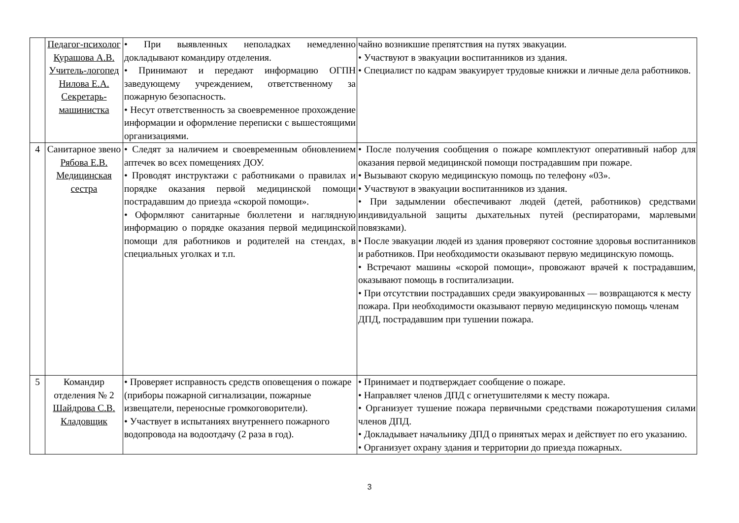| | Педагог-психолог Курашова А.В. Учитель-логопед Нилова Е.А. Секретарь-машинистка | • При выявленных неполадках немедленно докладывают командиру отделения. • Принимают и передают информацию ОГПН заведующему учреждением, ответственному за пожарную безопасность. • Несут ответственность за своевременное прохождение информации и оформление переписки с вышестоящими организациями. | чайно возникшие препятствия на путях эвакуации. • Участвуют в эвакуации воспитанников из здания. • Специалист по кадрам эвакуирует трудовые книжки и личные дела работников. |
| 4 | Санитарное звено Рябова Е.В. Медицинская сестра | • Следят за наличием и своевременным обновлением аптечек во всех помещениях ДОУ. • Проводят инструктажи с работниками о правилах и порядке оказания первой медицинской помощи пострадавшим до приезда «скорой помощи». • Оформляют санитарные бюллетени и наглядную информацию о порядке оказания первой медицинской помощи для работников и родителей на стендах, в специальных уголках и т.п. | • После получения сообщения о пожаре комплектуют оперативный набор для оказания первой медицинской помощи пострадавшим при пожаре. • Вызывают скорую медицинскую помощь по телефону «03». • Участвуют в эвакуации воспитанников из здания. • При задымлении обеспечивают людей (детей, работников) средствами индивидуальной защиты дыхательных путей (респираторами, марлевыми повязками). • После эвакуации людей из здания проверяют состояние здоровья воспитанников и работников. При необходимости оказывают первую медицинскую помощь. • Встречают машины «скорой помощи», провожают врачей к пострадавшим, оказывают помощь в госпитализации. • При отсутствии пострадавших среди эвакуированных — возвращаются к месту пожара. При необходимости оказывают первую медицинскую помощь членам ДПД, пострадавшим при тушении пожара. |
| 5 | Командир отделения № 2 Шайдрова С.В. Кладовщик | • Проверяет исправность средств оповещения о пожаре (приборы пожарной сигнализации, пожарные извещатели, переносные громкоговорители). • Участвует в испытаниях внутреннего пожарного водопровода на водоотдачу (2 раза в год). | • Принимает и подтверждает сообщение о пожаре. • Направляет членов ДПД с огнетушителями к месту пожара. • Организует тушение пожара первичными средствами пожаротушения силами членов ДПД. • Докладывает начальнику ДПД о принятых мерах и действует по его указанию. • Организует охрану здания и территории до приезда пожарных. |
3